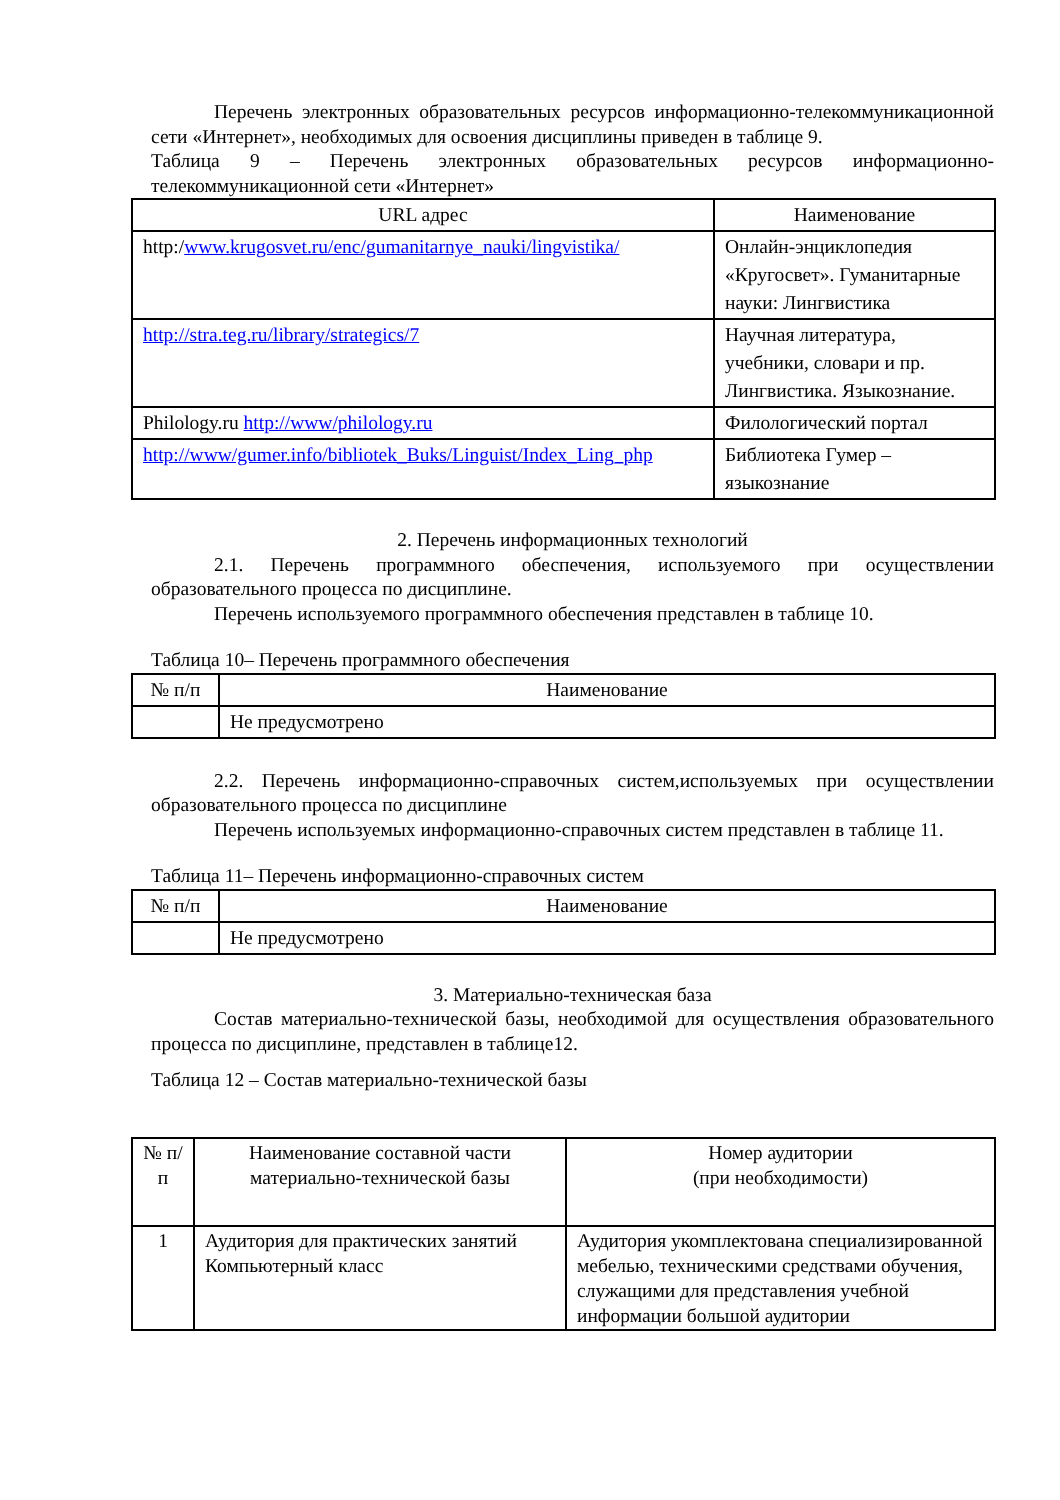Перечень электронных образовательных ресурсов информационно-телекоммуникационной сети «Интернет», необходимых для освоения дисциплины приведен в таблице 9.
Таблица 9 – Перечень электронных образовательных ресурсов информационно-телекоммуникационной сети «Интернет»
| URL адрес | Наименование |
| --- | --- |
| http:/ www.krugosvet.ru/enc/gumanitarnye_nauki/lingvistika/ | Онлайн-энциклопедия «Кругосвет». Гуманитарные науки: Лингвистика |
| http://stra.teg.ru/library/strategics/7 | Научная литература, учебники, словари и пр. Лингвистика. Языкознание. |
| Philology.ru http://www/philology.ru | Филологический портал |
| http://www/gumer.info/bibliotek_Buks/Linguist/Index_Ling_php | Библиотека Гумер – языкознание |
2. Перечень информационных технологий
2.1. Перечень программного обеспечения, используемого при осуществлении образовательного процесса по дисциплине.
Перечень используемого программного обеспечения представлен в таблице 10.
Таблица 10– Перечень программного обеспечения
| № п/п | Наименование |
| --- | --- |
| | Не предусмотрено |
2.2. Перечень информационно-справочных систем,используемых при осуществлении образовательного процесса по дисциплине
Перечень используемых информационно-справочных систем представлен в таблице 11.
Таблица 11– Перечень информационно-справочных систем
| № п/п | Наименование |
| --- | --- |
| | Не предусмотрено |
3. Материально-техническая база
Состав материально-технической базы, необходимой для осуществления образовательного процесса по дисциплине, представлен в таблице12.
Таблица 12 – Состав материально-технической базы
| № п/п | Наименование составной части материально-технической базы | Номер аудитории (при необходимости) |
| --- | --- | --- |
| 1 | Аудитория для практических занятий Компьютерный класс | Аудитория укомплектована специализированной мебелью, техническими средствами обучения, служащими для представления учебной информации большой аудитории |